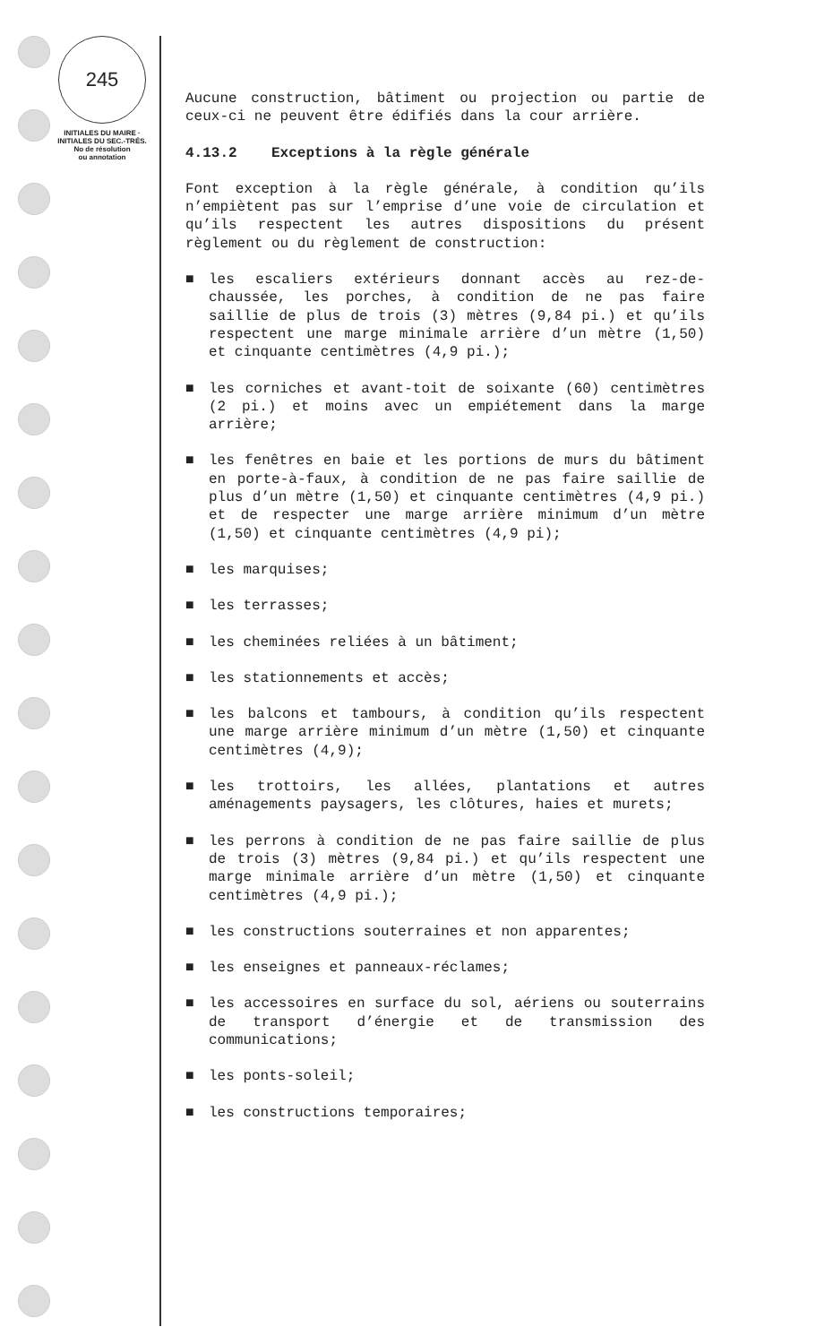245
INITIALES DU MAIRE · INITIALES DU SEC.-TRÉS.
No de résolution
ou annotation
Aucune construction, bâtiment ou projection ou partie de ceux-ci ne peuvent être édifiés dans la cour arrière.
4.13.2 Exceptions à la règle générale
Font exception à la règle générale, à condition qu’ils n’empiètent pas sur l’emprise d’une voie de circulation et qu’ils respectent les autres dispositions du présent règlement ou du règlement de construction:
■ les escaliers extérieurs donnant accès au rez-de-chaussée, les porches, à condition de ne pas faire saillie de plus de trois (3) mètres (9,84 pi.) et qu’ils respectent une marge minimale arrière d’un mètre (1,50) et cinquante centimètres (4,9 pi.);
■ les corniches et avant-toit de soixante (60) centimètres (2 pi.) et moins avec un empiétement dans la marge arrière;
■ les fenêtres en baie et les portions de murs du bâtiment en porte-à-faux, à condition de ne pas faire saillie de plus d’un mètre (1,50) et cinquante centimètres (4,9 pi.) et de respecter une marge arrière minimum d’un mètre (1,50) et cinquante centimètres (4,9 pi);
■ les marquises;
■ les terrasses;
■ les cheminées reliées à un bâtiment;
■ les stationnements et accès;
■ les balcons et tambours, à condition qu’ils respectent une marge arrière minimum d’un mètre (1,50) et cinquante centimètres (4,9);
■ les trottoirs, les allées, plantations et autres aménagements paysagers, les clôtures, haies et murets;
■ les perrons à condition de ne pas faire saillie de plus de trois (3) mètres (9,84 pi.) et qu’ils respectent une marge minimale arrière d’un mètre (1,50) et cinquante centimètres (4,9 pi.);
■ les constructions souterraines et non apparentes;
■ les enseignes et panneaux-réclames;
■ les accessoires en surface du sol, aériens ou souterrains de transport d’énergie et de transmission des communications;
■ les ponts-soleil;
■ les constructions temporaires;